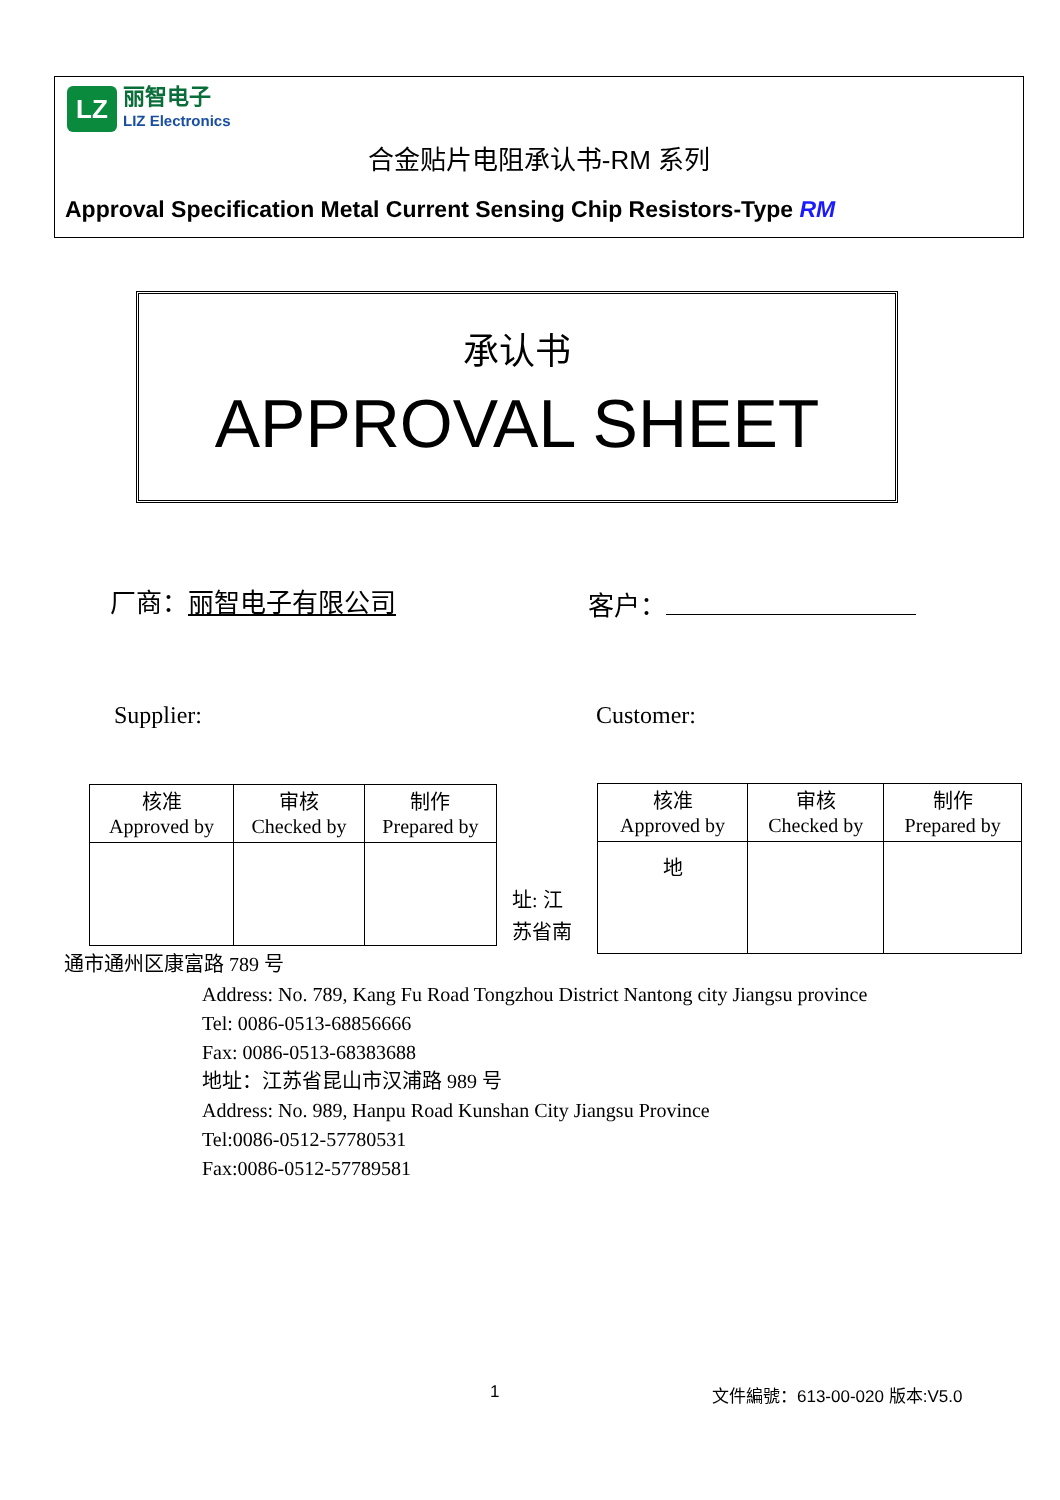LZ
丽智电子
LIZ Electronics
合金贴片电阻承认书-RM 系列
Approval Specification Metal Current Sensing Chip Resistors-Type RM
承认书
APPROVAL SHEET
厂商：丽智电子有限公司 客户：
Supplier: Customer:
| 核准 Approved by | 审核 Checked by | 制作 Prepared by |
址: 江
苏省南
| 核准 Approved by | 审核 Checked by | 制作 Prepared by |
| 地 | | |
通市通州区康富路 789 号
Address: No. 789, Kang Fu Road Tongzhou District Nantong city Jiangsu province
Tel: 0086-0513-68856666
Fax: 0086-0513-68383688
地址：江苏省昆山市汉浦路 989 号
Address: No. 989, Hanpu Road Kunshan City Jiangsu Province
Tel:0086-0512-57780531
Fax:0086-0512-57789581
1 文件編號：613-00-020 版本:V5.0